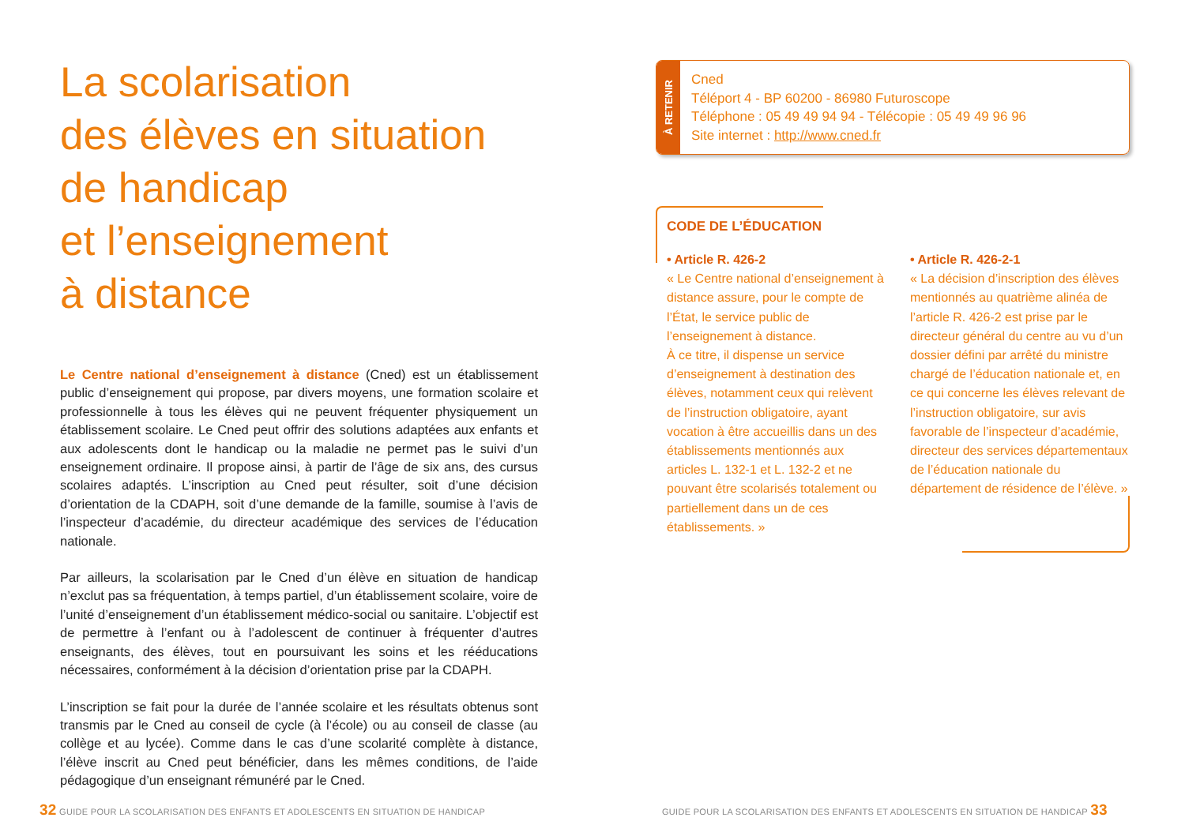La scolarisation
des élèves en situation
de handicap
et l’enseignement
à distance
Le Centre national d’enseignement à distance (Cned) est un établissement public d’enseignement qui propose, par divers moyens, une formation scolaire et professionnelle à tous les élèves qui ne peuvent fréquenter physiquement un établissement scolaire. Le Cned peut offrir des solutions adaptées aux enfants et aux adolescents dont le handicap ou la maladie ne permet pas le suivi d’un enseignement ordinaire. Il propose ainsi, à partir de l’âge de six ans, des cursus scolaires adaptés. L’inscription au Cned peut résulter, soit d’une décision d’orientation de la CDAPH, soit d’une demande de la famille, soumise à l’avis de l’inspecteur d’académie, du directeur académique des services de l’éducation nationale.
Par ailleurs, la scolarisation par le Cned d’un élève en situation de handicap n’exclut pas sa fréquentation, à temps partiel, d’un établissement scolaire, voire de l’unité d’enseignement d’un établissement médico-social ou sanitaire. L’objectif est de permettre à l’enfant ou à l’adolescent de continuer à fréquenter d’autres enseignants, des élèves, tout en poursuivant les soins et les rééducations nécessaires, conformément à la décision d’orientation prise par la CDAPH.
L’inscription se fait pour la durée de l’année scolaire et les résultats obtenus sont transmis par le Cned au conseil de cycle (à l’école) ou au conseil de classe (au collège et au lycée). Comme dans le cas d’une scolarité complète à distance, l’élève inscrit au Cned peut bénéficier, dans les mêmes conditions, de l’aide pédagogique d’un enseignant rémunéré par le Cned.
À RETENIR
Cned
Téléport 4 - BP 60200 - 86980 Futuroscope
Téléphone : 05 49 49 94 94 - Télécopie : 05 49 49 96 96
Site internet : http://www.cned.fr
CODE DE L’ÉDUCATION
• Article R. 426-2
« Le Centre national d’enseignement à distance assure, pour le compte de l’État, le service public de l’enseignement à distance.
À ce titre, il dispense un service d’enseignement à destination des élèves, notamment ceux qui relèvent de l’instruction obligatoire, ayant vocation à être accueillis dans un des établissements mentionnés aux articles L. 132-1 et L. 132-2 et ne pouvant être scolarisés totalement ou partiellement dans un de ces établissements. »
• Article R. 426-2-1
« La décision d’inscription des élèves mentionnés au quatrième alinéa de l’article R. 426-2 est prise par le directeur général du centre au vu d’un dossier défini par arrêté du ministre chargé de l’éducation nationale et, en ce qui concerne les élèves relevant de l’instruction obligatoire, sur avis favorable de l’inspecteur d’académie, directeur des services départementaux de l’éducation nationale du département de résidence de l’élève. »
32 GUIDE POUR LA SCOLARISATION DES ENFANTS ET ADOLESCENTS EN SITUATION DE HANDICAP
GUIDE POUR LA SCOLARISATION DES ENFANTS ET ADOLESCENTS EN SITUATION DE HANDICAP 33